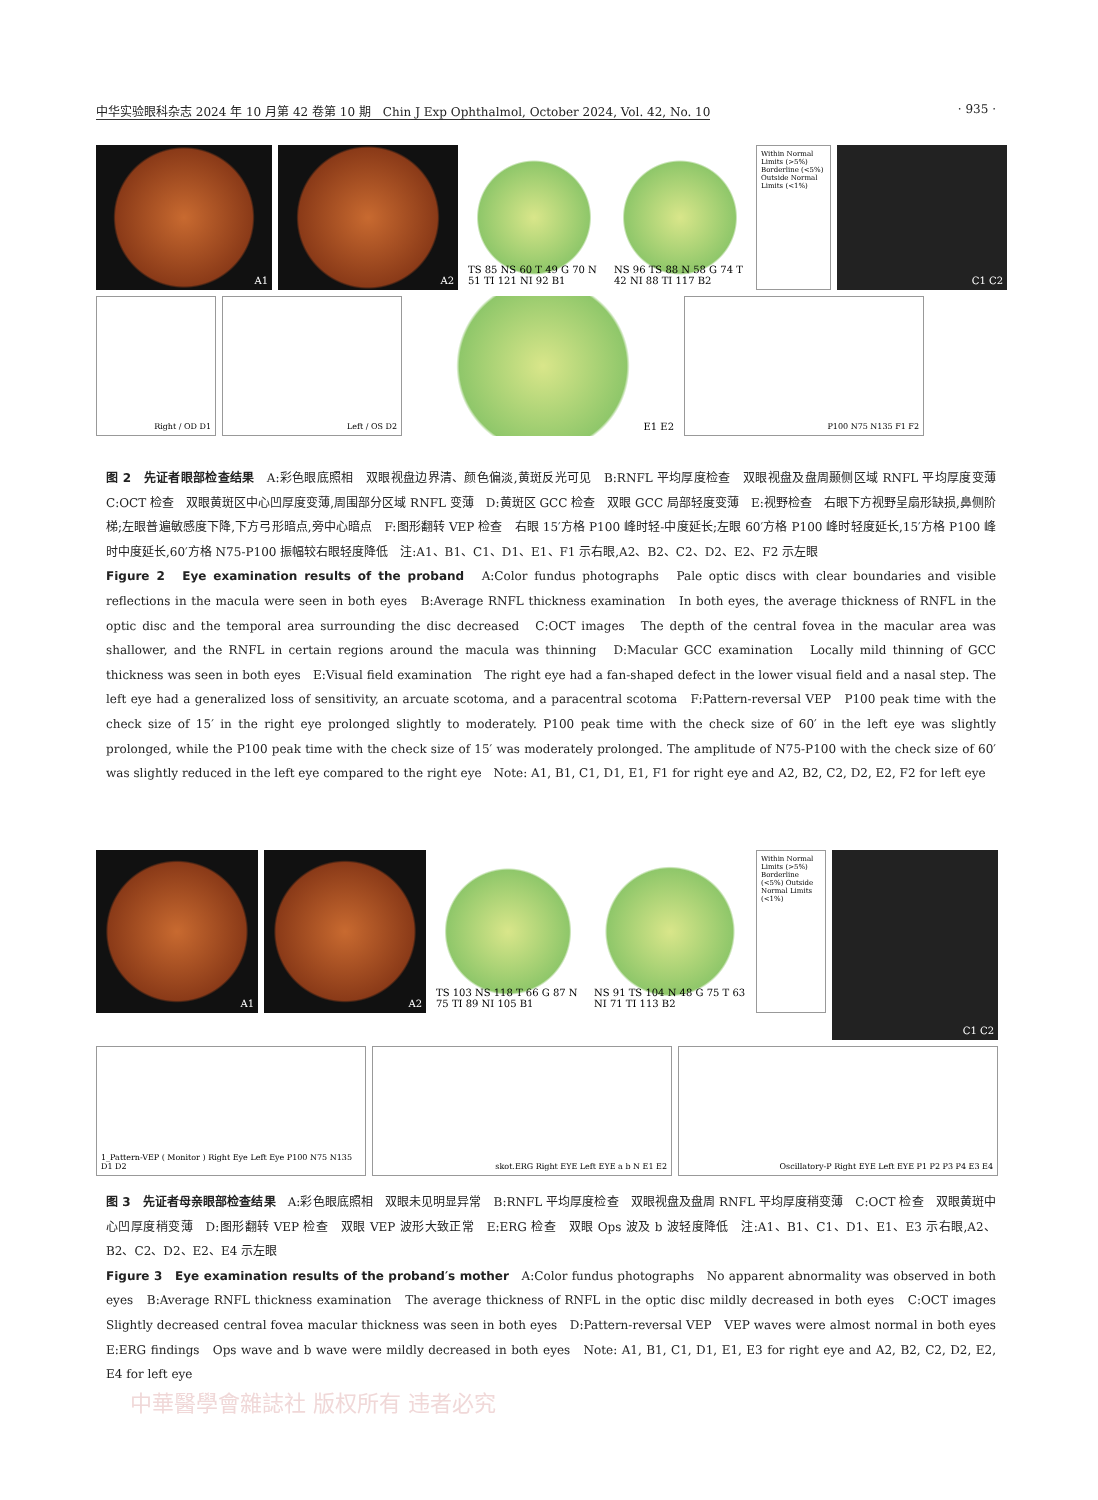中华实验眼科杂志 2024 年 10 月第 42 卷第 10 期　Chin J Exp Ophthalmol, October 2024, Vol. 42, No. 10 · 935 ·
A1
A2
TS 85 NS 60 T 49 G 70 N 51 TI 121 NI 92 B1
NS 96 TS 88 N 58 G 74 T 42 NI 88 TI 117 B2
Within Normal Limits (>5%) Borderline (<5%) Outside Normal Limits (<1%)
C1 C2
Right / OD D1
Left / OS D2
E1 E2
P100 N75 N135 F1 F2
图 2　先证者眼部检查结果　A:彩色眼底照相　双眼视盘边界清、颜色偏淡,黄斑反光可见　B:RNFL 平均厚度检查　双眼视盘及盘周颞侧区域 RNFL 平均厚度变薄　C:OCT 检查　双眼黄斑区中心凹厚度变薄,周围部分区域 RNFL 变薄　D:黄斑区 GCC 检查　双眼 GCC 局部轻度变薄　E:视野检查　右眼下方视野呈扇形缺损,鼻侧阶梯;左眼普遍敏感度下降,下方弓形暗点,旁中心暗点　F:图形翻转 VEP 检查　右眼 15′方格 P100 峰时轻-中度延长;左眼 60′方格 P100 峰时轻度延长,15′方格 P100 峰时中度延长,60′方格 N75-P100 振幅较右眼轻度降低　注:A1、B1、C1、D1、E1、F1 示右眼,A2、B2、C2、D2、E2、F2 示左眼
Figure 2　Eye examination results of the proband　A:Color fundus photographs　Pale optic discs with clear boundaries and visible reflections in the macula were seen in both eyes　B:Average RNFL thickness examination　In both eyes, the average thickness of RNFL in the optic disc and the temporal area surrounding the disc decreased　C:OCT images　The depth of the central fovea in the macular area was shallower, and the RNFL in certain regions around the macula was thinning　D:Macular GCC examination　Locally mild thinning of GCC thickness was seen in both eyes　E:Visual field examination　The right eye had a fan-shaped defect in the lower visual field and a nasal step. The left eye had a generalized loss of sensitivity, an arcuate scotoma, and a paracentral scotoma　F:Pattern-reversal VEP　P100 peak time with the check size of 15′ in the right eye prolonged slightly to moderately. P100 peak time with the check size of 60′ in the left eye was slightly prolonged, while the P100 peak time with the check size of 15′ was moderately prolonged. The amplitude of N75-P100 with the check size of 60′ was slightly reduced in the left eye compared to the right eye　Note: A1, B1, C1, D1, E1, F1 for right eye and A2, B2, C2, D2, E2, F2 for left eye
A1
A2
TS 103 NS 118 T 66 G 87 N 75 TI 89 NI 105 B1
NS 91 TS 104 N 48 G 75 T 63 NI 71 TI 113 B2
Within Normal Limits (>5%) Borderline (<5%) Outside Normal Limits (<1%)
C1 C2
1_Pattern-VEP ( Monitor ) Right Eye Left Eye P100 N75 N135 D1 D2
skot.ERG Right EYE Left EYE a b N E1 E2
Oscillatory-P Right EYE Left EYE P1 P2 P3 P4 E3 E4
图 3　先证者母亲眼部检查结果　A:彩色眼底照相　双眼未见明显异常　B:RNFL 平均厚度检查　双眼视盘及盘周 RNFL 平均厚度稍变薄　C:OCT 检查　双眼黄斑中心凹厚度稍变薄　D:图形翻转 VEP 检查　双眼 VEP 波形大致正常　E:ERG 检查　双眼 Ops 波及 b 波轻度降低　注:A1、B1、C1、D1、E1、E3 示右眼,A2、B2、C2、D2、E2、E4 示左眼
Figure 3　Eye examination results of the proband′s mother　A:Color fundus photographs　No apparent abnormality was observed in both eyes　B:Average RNFL thickness examination　The average thickness of RNFL in the optic disc mildly decreased in both eyes　C:OCT images　Slightly decreased central fovea macular thickness was seen in both eyes　D:Pattern-reversal VEP　VEP waves were almost normal in both eyes　E:ERG findings　Ops wave and b wave were mildly decreased in both eyes　Note: A1, B1, C1, D1, E1, E3 for right eye and A2, B2, C2, D2, E2, E4 for left eye
中華醫學會雜誌社 版权所有 违者必究